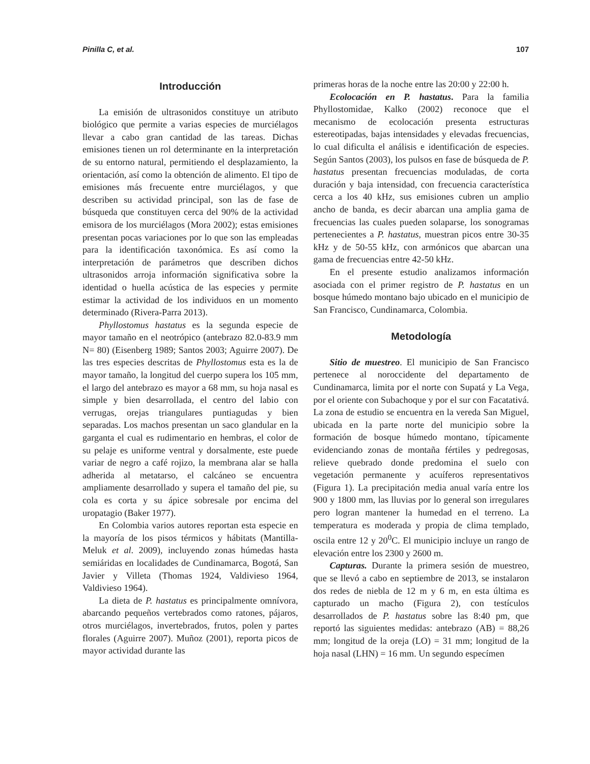Pinilla C, et al. 107
Introducción
La emisión de ultrasonidos constituye un atributo biológico que permite a varias especies de murciélagos llevar a cabo gran cantidad de las tareas. Dichas emisiones tienen un rol determinante en la interpretación de su entorno natural, permitiendo el desplazamiento, la orientación, así como la obtención de alimento. El tipo de emisiones más frecuente entre murciélagos, y que describen su actividad principal, son las de fase de búsqueda que constituyen cerca del 90% de la actividad emisora de los murciélagos (Mora 2002); estas emisiones presentan pocas variaciones por lo que son las empleadas para la identificación taxonómica. Es así como la interpretación de parámetros que describen dichos ultrasonidos arroja información significativa sobre la identidad o huella acústica de las especies y permite estimar la actividad de los individuos en un momento determinado (Rivera-Parra 2013).
Phyllostomus hastatus es la segunda especie de mayor tamaño en el neotrópico (antebrazo 82.0-83.9 mm N= 80) (Eisenberg 1989; Santos 2003; Aguirre 2007). De las tres especies descritas de Phyllostomus esta es la de mayor tamaño, la longitud del cuerpo supera los 105 mm, el largo del antebrazo es mayor a 68 mm, su hoja nasal es simple y bien desarrollada, el centro del labio con verrugas, orejas triangulares puntiagudas y bien separadas. Los machos presentan un saco glandular en la garganta el cual es rudimentario en hembras, el color de su pelaje es uniforme ventral y dorsalmente, este puede variar de negro a café rojizo, la membrana alar se halla adherida al metatarso, el calcáneo se encuentra ampliamente desarrollado y supera el tamaño del pie, su cola es corta y su ápice sobresale por encima del uropatagio (Baker 1977).
En Colombia varios autores reportan esta especie en la mayoría de los pisos térmicos y hábitats (Mantilla-Meluk et al. 2009), incluyendo zonas húmedas hasta semiáridas en localidades de Cundinamarca, Bogotá, San Javier y Villeta (Thomas 1924, Valdivieso 1964, Valdivieso 1964).
La dieta de P. hastatus es principalmente omnívora, abarcando pequeños vertebrados como ratones, pájaros, otros murciélagos, invertebrados, frutos, polen y partes florales (Aguirre 2007). Muñoz (2001), reporta picos de mayor actividad durante las
primeras horas de la noche entre las 20:00 y 22:00 h.
Ecolocación en P. hastatus. Para la familia Phyllostomidae, Kalko (2002) reconoce que el mecanismo de ecolocación presenta estructuras estereotipadas, bajas intensidades y elevadas frecuencias, lo cual dificulta el análisis e identificación de especies. Según Santos (2003), los pulsos en fase de búsqueda de P. hastatus presentan frecuencias moduladas, de corta duración y baja intensidad, con frecuencia característica cerca a los 40 kHz, sus emisiones cubren un amplio ancho de banda, es decir abarcan una amplia gama de frecuencias las cuales pueden solaparse, los sonogramas pertenecientes a P. hastatus, muestran picos entre 30-35 kHz y de 50-55 kHz, con armónicos que abarcan una gama de frecuencias entre 42-50 kHz.
En el presente estudio analizamos información asociada con el primer registro de P. hastatus en un bosque húmedo montano bajo ubicado en el municipio de San Francisco, Cundinamarca, Colombia.
Metodología
Sitio de muestreo. El municipio de San Francisco pertenece al noroccidente del departamento de Cundinamarca, limita por el norte con Supatá y La Vega, por el oriente con Subachoque y por el sur con Facatativá. La zona de estudio se encuentra en la vereda San Miguel, ubicada en la parte norte del municipio sobre la formación de bosque húmedo montano, típicamente evidenciando zonas de montaña fértiles y pedregosas, relieve quebrado donde predomina el suelo con vegetación permanente y acuíferos representativos (Figura 1). La precipitación media anual varía entre los 900 y 1800 mm, las lluvias por lo general son irregulares pero logran mantener la humedad en el terreno. La temperatura es moderada y propia de clima templado, oscila entre 12 y 20<sup>0</sup>C. El municipio incluye un rango de elevación entre los 2300 y 2600 m.
Capturas. Durante la primera sesión de muestreo, que se llevó a cabo en septiembre de 2013, se instalaron dos redes de niebla de 12 m y 6 m, en esta última es capturado un macho (Figura 2), con testículos desarrollados de P. hastatus sobre las 8:40 pm, que reportó las siguientes medidas: antebrazo (AB) = 88,26 mm; longitud de la oreja (LO) = 31 mm; longitud de la hoja nasal (LHN) = 16 mm. Un segundo especímen